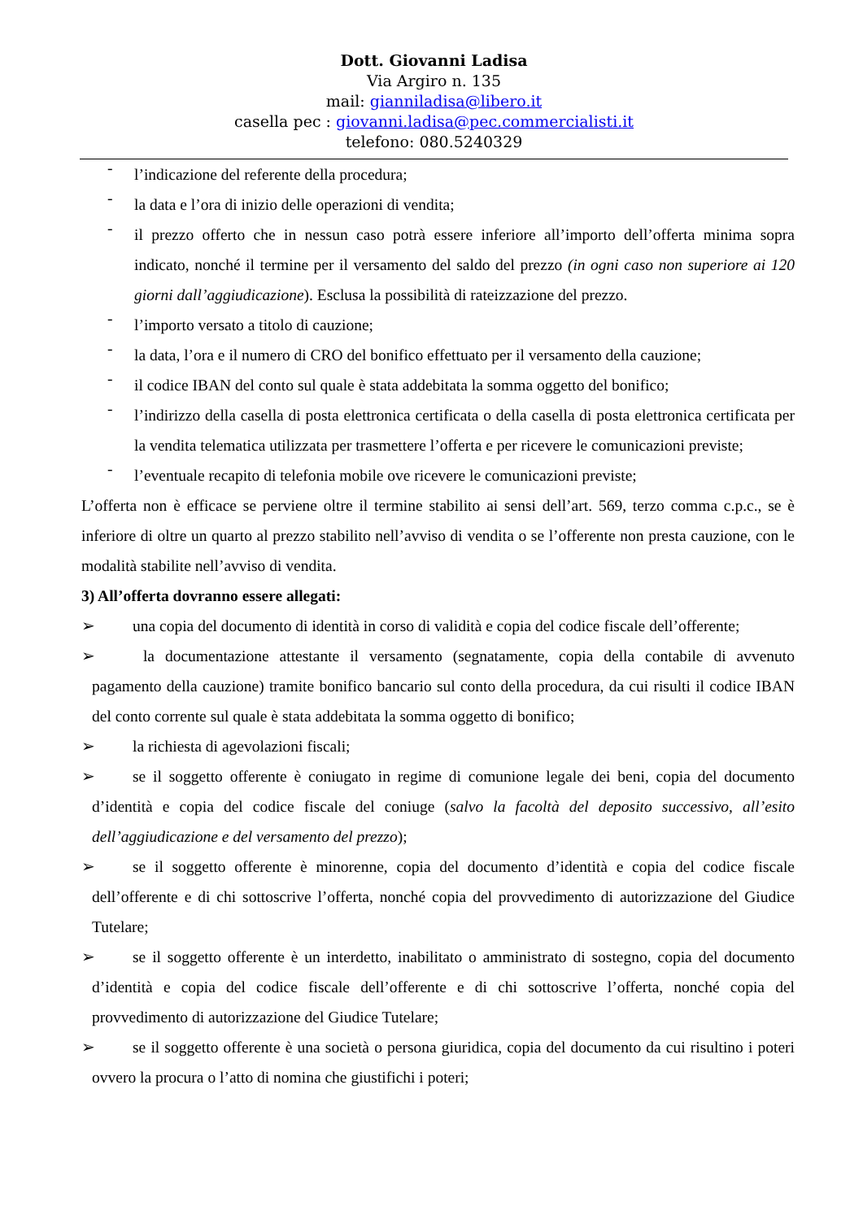Dott. Giovanni Ladisa
Via Argiro n. 135
mail: gianniladisa@libero.it
casella pec : giovanni.ladisa@pec.commercialisti.it
telefono: 080.5240329
- l’indicazione del referente della procedura;
- la data e l’ora di inizio delle operazioni di vendita;
- il prezzo offerto che in nessun caso potrà essere inferiore all’importo dell’offerta minima sopra indicato, nonché il termine per il versamento del saldo del prezzo (in ogni caso non superiore ai 120 giorni dall’aggiudicazione). Esclusa la possibilità di rateizzazione del prezzo.
- l’importo versato a titolo di cauzione;
- la data, l’ora e il numero di CRO del bonifico effettuato per il versamento della cauzione;
- il codice IBAN del conto sul quale è stata addebitata la somma oggetto del bonifico;
- l’indirizzo della casella di posta elettronica certificata o della casella di posta elettronica certificata per la vendita telematica utilizzata per trasmettere l’offerta e per ricevere le comunicazioni previste;
- l’eventuale recapito di telefonia mobile ove ricevere le comunicazioni previste;
L’offerta non è efficace se perviene oltre il termine stabilito ai sensi dell’art. 569, terzo comma c.p.c., se è inferiore di oltre un quarto al prezzo stabilito nell’avviso di vendita o se l’offerente non presta cauzione, con le modalità stabilite nell’avviso di vendita.
3) All’offerta dovranno essere allegati:
➢ una copia del documento di identità in corso di validità e copia del codice fiscale dell’offerente;
➢ la documentazione attestante il versamento (segnatamente, copia della contabile di avvenuto pagamento della cauzione) tramite bonifico bancario sul conto della procedura, da cui risulti il codice IBAN del conto corrente sul quale è stata addebitata la somma oggetto di bonifico;
➢ la richiesta di agevolazioni fiscali;
➢ se il soggetto offerente è coniugato in regime di comunione legale dei beni, copia del documento d’identità e copia del codice fiscale del coniuge (salvo la facoltà del deposito successivo, all’esito dell’aggiudicazione e del versamento del prezzo);
➢ se il soggetto offerente è minorenne, copia del documento d’identità e copia del codice fiscale dell’offerente e di chi sottoscrive l’offerta, nonché copia del provvedimento di autorizzazione del Giudice Tutelare;
➢ se il soggetto offerente è un interdetto, inabilitato o amministrato di sostegno, copia del documento d’identità e copia del codice fiscale dell’offerente e di chi sottoscrive l’offerta, nonché copia del provvedimento di autorizzazione del Giudice Tutelare;
➢ se il soggetto offerente è una società o persona giuridica, copia del documento da cui risultino i poteri ovvero la procura o l’atto di nomina che giustifichi i poteri;